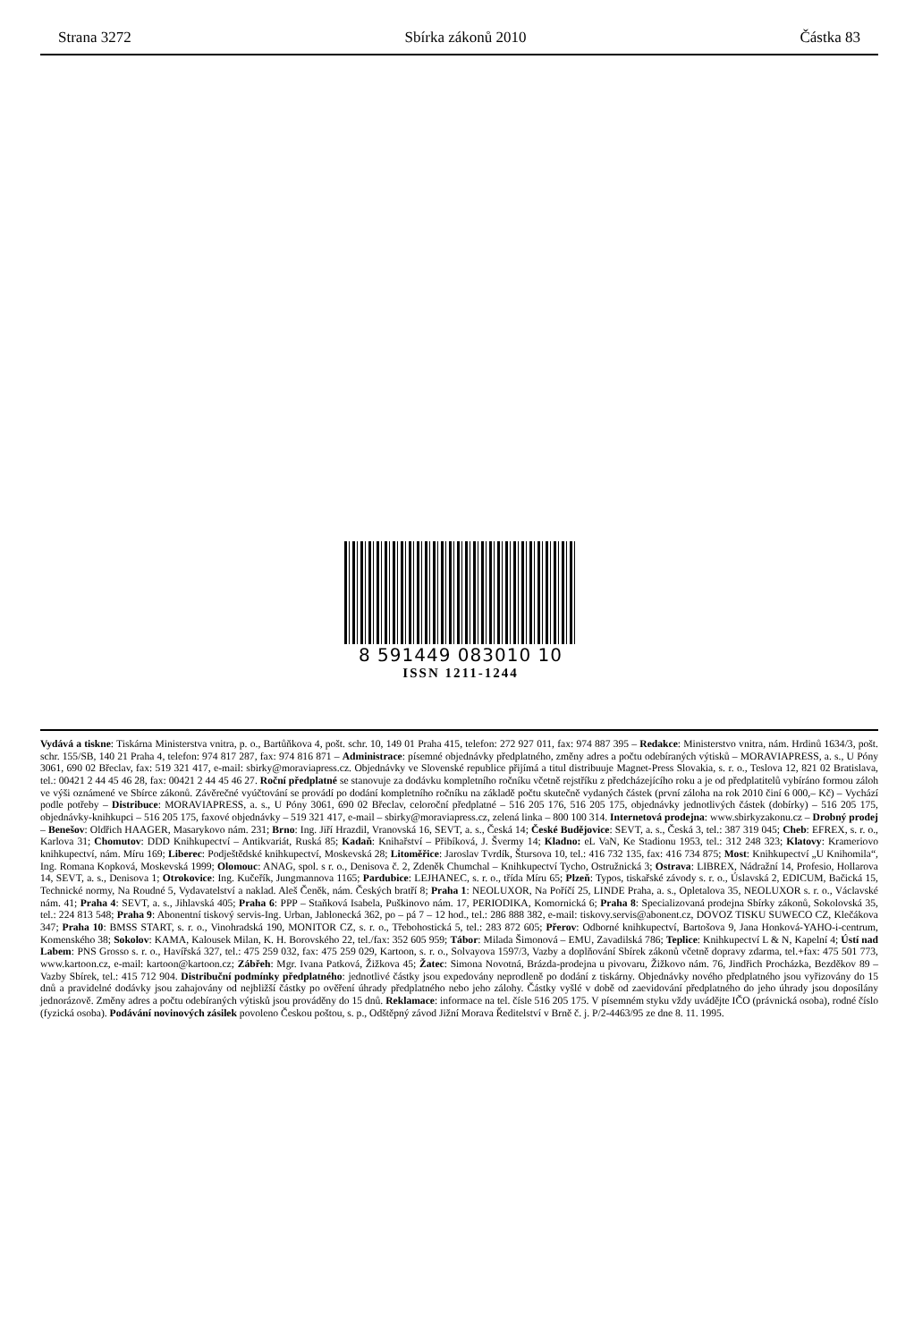Strana 3272 Sbírka zákonů 2010 Částka 83
8 591449 083010 10
ISSN 1211-1244
Vydává a tiskne: Tiskárna Ministerstva vnitra, p. o., Bartůňkova 4, pošt. schr. 10, 149 01 Praha 415, telefon: 272 927 011, fax: 974 887 395 – Redakce: Ministerstvo vnitra, nám. Hrdinů 1634/3, pošt. schr. 155/SB, 140 21 Praha 4, telefon: 974 817 287, fax: 974 816 871 – Administrace: písemné objednávky předplatného, změny adres a počtu odebíraných výtisků – MORAVIAPRESS, a. s., U Póny 3061, 690 02 Břeclav, fax: 519 321 417, e-mail: sbirky@moraviapress.cz. Objednávky ve Slovenské republice přijímá a titul distribuuje Magnet-Press Slovakia, s. r. o., Teslova 12, 821 02 Bratislava, tel.: 00421 2 44 45 46 28, fax: 00421 2 44 45 46 27. Roční předplatné se stanovuje za dodávku kompletního ročníku včetně rejstříku z předcházejícího roku a je od předplatitelů vybíráno formou záloh ve výši oznámené ve Sbírce zákonů. Závěrečné vyúčtování se provádí po dodání kompletního ročníku na základě počtu skutečně vydaných částek (první záloha na rok 2010 činí 6 000,– Kč) – Vychází podle potřeby – Distribuce: MORAVIAPRESS, a. s., U Póny 3061, 690 02 Břeclav, celoroční předplatné – 516 205 176, 516 205 175, objednávky jednotlivých částek (dobírky) – 516 205 175, objednávky-knihkupci – 516 205 175, faxové objednávky – 519 321 417, e-mail – sbirky@moraviapress.cz, zelená linka – 800 100 314. Internetová prodejna: www.sbirkyzakonu.cz – Drobný prodej – Benešov: Oldřich HAAGER, Masarykovo nám. 231; Brno: Ing. Jiří Hrazdil, Vranovská 16, SEVT, a. s., Česká 14; České Budějovice: SEVT, a. s., Česká 3, tel.: 387 319 045; Cheb: EFREX, s. r. o., Karlova 31; Chomutov: DDD Knihkupectví – Antikvariát, Ruská 85; Kadaň: Knihařství – Přibíková, J. Švermy 14; Kladno: eL VaN, Ke Stadionu 1953, tel.: 312 248 323; Klatovy: Krameriovo knihkupectví, nám. Míru 169; Liberec: Podještědské knihkupectví, Moskevská 28; Litoměřice: Jaroslav Tvrdík, Štursova 10, tel.: 416 732 135, fax: 416 734 875; Most: Knihkupectví „U Knihomila“, Ing. Romana Kopková, Moskevská 1999; Olomouc: ANAG, spol. s r. o., Denisova č. 2, Zdeněk Chumchal – Knihkupectví Tycho, Ostružnická 3; Ostrava: LIBREX, Nádražní 14, Profesio, Hollarova 14, SEVT, a. s., Denisova 1; Otrokovice: Ing. Kučeřík, Jungmannova 1165; Pardubice: LEJHANEC, s. r. o., třída Míru 65; Plzeň: Typos, tiskařské závody s. r. o., Úslavská 2, EDICUM, Bačická 15, Technické normy, Na Roudné 5, Vydavatelství a naklad. Aleš Čeněk, nám. Českých bratří 8; Praha 1: NEOLUXOR, Na Poříčí 25, LINDE Praha, a. s., Opletalova 35, NEOLUXOR s. r. o., Václavské nám. 41; Praha 4: SEVT, a. s., Jihlavská 405; Praha 6: PPP – Staňková Isabela, Puškinovo nám. 17, PERIODIKA, Komornická 6; Praha 8: Specializovaná prodejna Sbírky zákonů, Sokolovská 35, tel.: 224 813 548; Praha 9: Abonentní tiskový servis-Ing. Urban, Jablonecká 362, po – pá 7 – 12 hod., tel.: 286 888 382, e-mail: tiskovy.servis@abonent.cz, DOVOZ TISKU SUWECO CZ, Klečákova 347; Praha 10: BMSS START, s. r. o., Vinohradská 190, MONITOR CZ, s. r. o., Třebohostická 5, tel.: 283 872 605; Přerov: Odborné knihkupectví, Bartošova 9, Jana Honková-YAHO-i-centrum, Komenského 38; Sokolov: KAMA, Kalousek Milan, K. H. Borovského 22, tel./fax: 352 605 959; Tábor: Milada Šimonová – EMU, Zavadilská 786; Teplice: Knihkupectví L & N, Kapelní 4; Ústí nad Labem: PNS Grosso s. r. o., Havířská 327, tel.: 475 259 032, fax: 475 259 029, Kartoon, s. r. o., Solvayova 1597/3, Vazby a doplňování Sbírek zákonů včetně dopravy zdarma, tel.+fax: 475 501 773, www.kartoon.cz, e-mail: kartoon@kartoon.cz; Zábřeh: Mgr. Ivana Patková, Žižkova 45; Žatec: Simona Novotná, Brázda-prodejna u pivovaru, Žižkovo nám. 76, Jindřich Procházka, Bezděkov 89 – Vazby Sbírek, tel.: 415 712 904. Distribuční podmínky předplatného: jednotlivé částky jsou expedovány neprodleně po dodání z tiskárny. Objednávky nového předplatného jsou vyřizovány do 15 dnů a pravidelné dodávky jsou zahajovány od nejbližší částky po ověření úhrady předplatného nebo jeho zálohy. Částky vyšlé v době od zaevidování předplatného do jeho úhrady jsou doposílány jednorázově. Změny adres a počtu odebíraných výtisků jsou prováděny do 15 dnů. Reklamace: informace na tel. čísle 516 205 175. V písemném styku vždy uvádějte IČO (právnická osoba), rodné číslo (fyzická osoba). Podávání novinových zásilek povoleno Českou poštou, s. p., Odštěpný závod Jižní Morava Ředitelství v Brně č. j. P/2-4463/95 ze dne 8. 11. 1995.